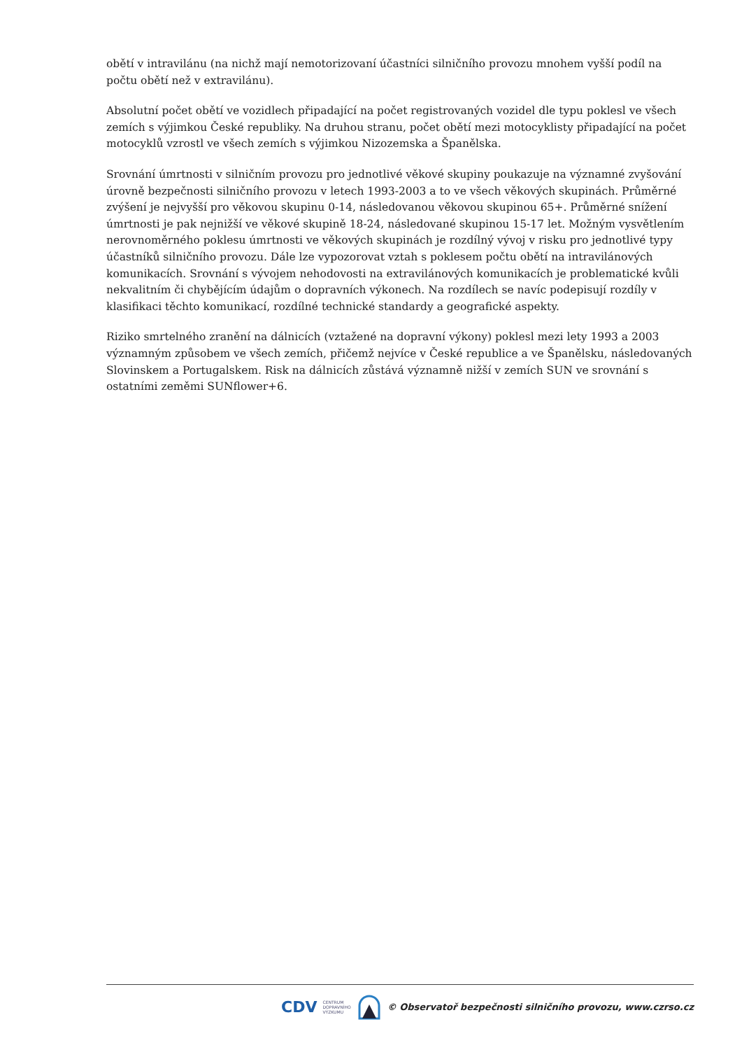obětí v intravilánu (na nichž mají nemotorizovaní účastníci silničního provozu mnohem vyšší podíl na počtu obětí než v extravilánu).
Absolutní počet obětí ve vozidlech připadající na počet registrovaných vozidel dle typu poklesl ve všech zemích s výjimkou České republiky. Na druhou stranu, počet obětí mezi motocyklisty připadající na počet motocyklů vzrostl ve všech zemích s výjimkou Nizozemska a Španělska.
Srovnání úmrtnosti v silničním provozu pro jednotlivé věkové skupiny poukazuje na významné zvyšování úrovně bezpečnosti silničního provozu v letech 1993-2003 a to ve všech věkových skupinách. Průměrné zvýšení je nejvyšší pro věkovou skupinu 0-14, následovanou věkovou skupinou 65+. Průměrné snížení úmrtnosti je pak nejnižší ve věkové skupině 18-24, následované skupinou 15-17 let. Možným vysvětlením nerovnoměrného poklesu úmrtnosti ve věkových skupinách je rozdílný vývoj v risku pro jednotlivé typy účastníků silničního provozu. Dále lze vypozorovat vztah s poklesem počtu obětí na intravilánových komunikacích. Srovnání s vývojem nehodovosti na extravilánových komunikacích je problematické kvůli nekvalitním či chybějícím údajům o dopravních výkonech. Na rozdílech se navíc podepisují rozdíly v klasifikaci těchto komunikací, rozdílné technické standardy a geografické aspekty.
Riziko smrtelného zranění na dálnicích (vztažené na dopravní výkony) poklesl mezi lety 1993 a 2003 významným způsobem ve všech zemích, přičemž nejvíce v České republice a ve Španělsku, následovaných Slovinskem a Portugalskem. Risk na dálnicích zůstává významně nižší v zemích SUN ve srovnání s ostatními zeměmi SUNflower+6.
CDV CENTRUM
DOPRAVNÍHO
VÝZKUMU © Observatoř bezpečnosti silničního provozu, www.czrso.cz